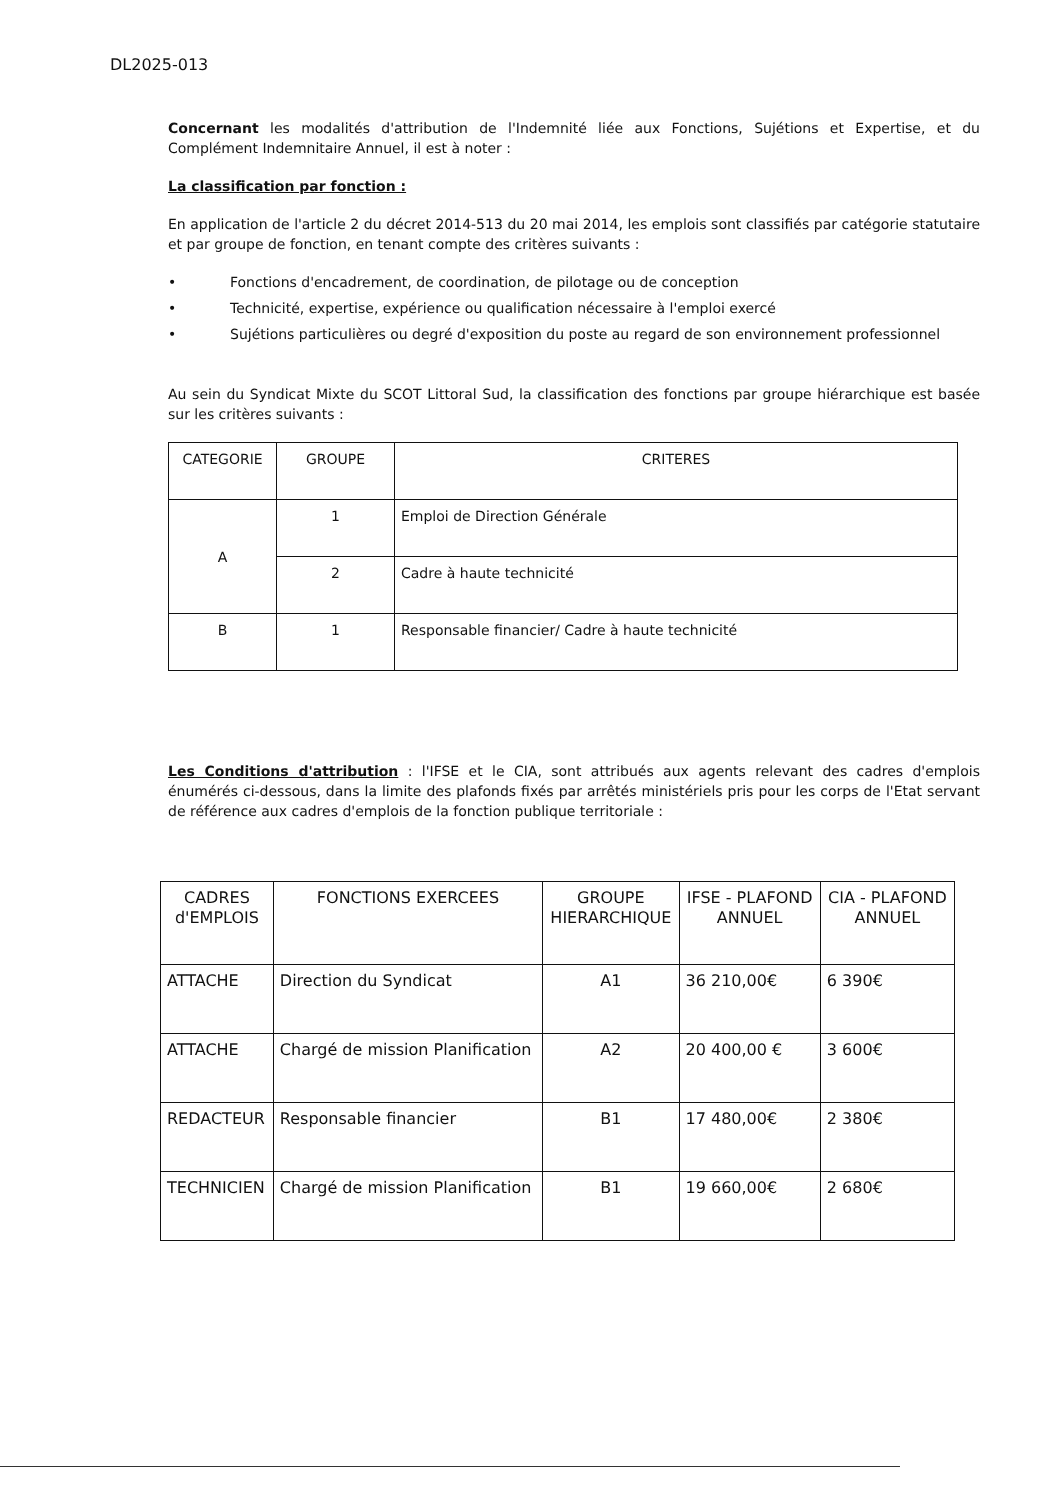DL2025-013
Concernant les modalités d'attribution de l'Indemnité liée aux Fonctions, Sujétions et Expertise, et du Complément Indemnitaire Annuel, il est à noter :
La classification par fonction :
En application de l'article 2 du décret 2014-513 du 20 mai 2014, les emplois sont classifiés par catégorie statutaire et par groupe de fonction, en tenant compte des critères suivants :
• Fonctions d'encadrement, de coordination, de pilotage ou de conception
• Technicité, expertise, expérience ou qualification nécessaire à l'emploi exercé
• Sujétions particulières ou degré d'exposition du poste au regard de son environnement professionnel
Au sein du Syndicat Mixte du SCOT Littoral Sud, la classification des fonctions par groupe hiérarchique est basée sur les critères suivants :
| CATEGORIE | GROUPE | CRITERES |
| --- | --- | --- |
| A | 1 | Emploi de Direction Générale |
| | 2 | Cadre à haute technicité |
| B | 1 | Responsable financier/ Cadre à haute technicité |
Les Conditions d'attribution : l'IFSE et le CIA, sont attribués aux agents relevant des cadres d'emplois énumérés ci-dessous, dans la limite des plafonds fixés par arrêtés ministériels pris pour les corps de l'Etat servant de référence aux cadres d'emplois de la fonction publique territoriale :
| CADRES d'EMPLOIS | FONCTIONS EXERCEES | GROUPE HIERARCHIQUE | IFSE - PLAFOND ANNUEL | CIA - PLAFOND ANNUEL |
| --- | --- | --- | --- | --- |
| ATTACHE | Direction du Syndicat | A1 | 36 210,00€ | 6 390€ |
| ATTACHE | Chargé de mission Planification | A2 | 20 400,00 € | 3 600€ |
| REDACTEUR | Responsable financier | B1 | 17 480,00€ | 2 380€ |
| TECHNICIEN | Chargé de mission Planification | B1 | 19 660,00€ | 2 680€ |